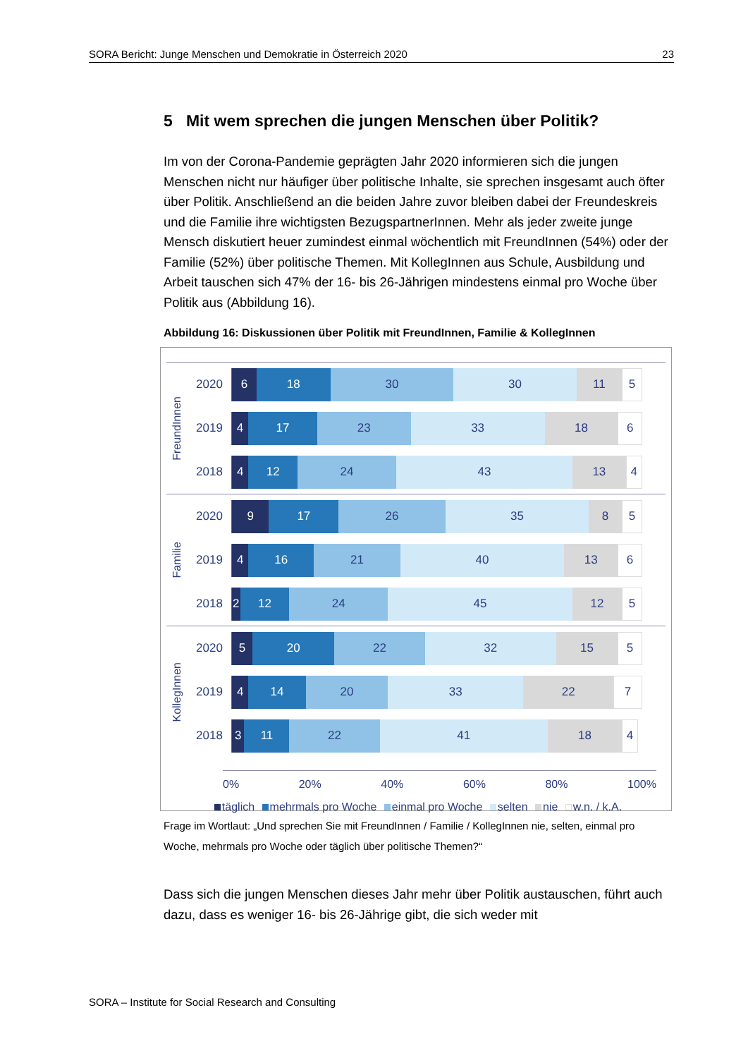SORA Bericht: Junge Menschen und Demokratie in Österreich 2020 23
5 Mit wem sprechen die jungen Menschen über Politik?
Im von der Corona-Pandemie geprägten Jahr 2020 informieren sich die jungen Menschen nicht nur häufiger über politische Inhalte, sie sprechen insgesamt auch öfter über Politik. Anschließend an die beiden Jahre zuvor bleiben dabei der Freundeskreis und die Familie ihre wichtigsten BezugspartnerInnen. Mehr als jeder zweite junge Mensch diskutiert heuer zumindest einmal wöchentlich mit FreundInnen (54%) oder der Familie (52%) über politische Themen. Mit KollegInnen aus Schule, Ausbildung und Arbeit tauschen sich 47% der 16- bis 26-Jährigen mindestens einmal pro Woche über Politik aus (Abbildung 16).
Abbildung 16: Diskussionen über Politik mit FreundInnen, Familie & KollegInnen
FreundInnen
2020
6 18 30 30 11 5
2019
4 17 23 33 18 6
2018
4 12 24 43 13 4
Familie
2020
9 17 26 35 8 5
2019
4 16 21 40 13 6
2018
2 12 24 45 12 5
KollegInnen
2020
5 20 22 32 15 5
2019
4 14 20 33 22 7
2018
3 11 22 41 18 4
0% 20% 40% 60% 80% 100%
täglich mehrmals pro Woche einmal pro Woche selten nie w.n. / k.A.
Frage im Wortlaut: „Und sprechen Sie mit FreundInnen / Familie / KollegInnen nie, selten, einmal pro Woche, mehrmals pro Woche oder täglich über politische Themen?“
Dass sich die jungen Menschen dieses Jahr mehr über Politik austauschen, führt auch dazu, dass es weniger 16- bis 26-Jährige gibt, die sich weder mit
SORA – Institute for Social Research and Consulting